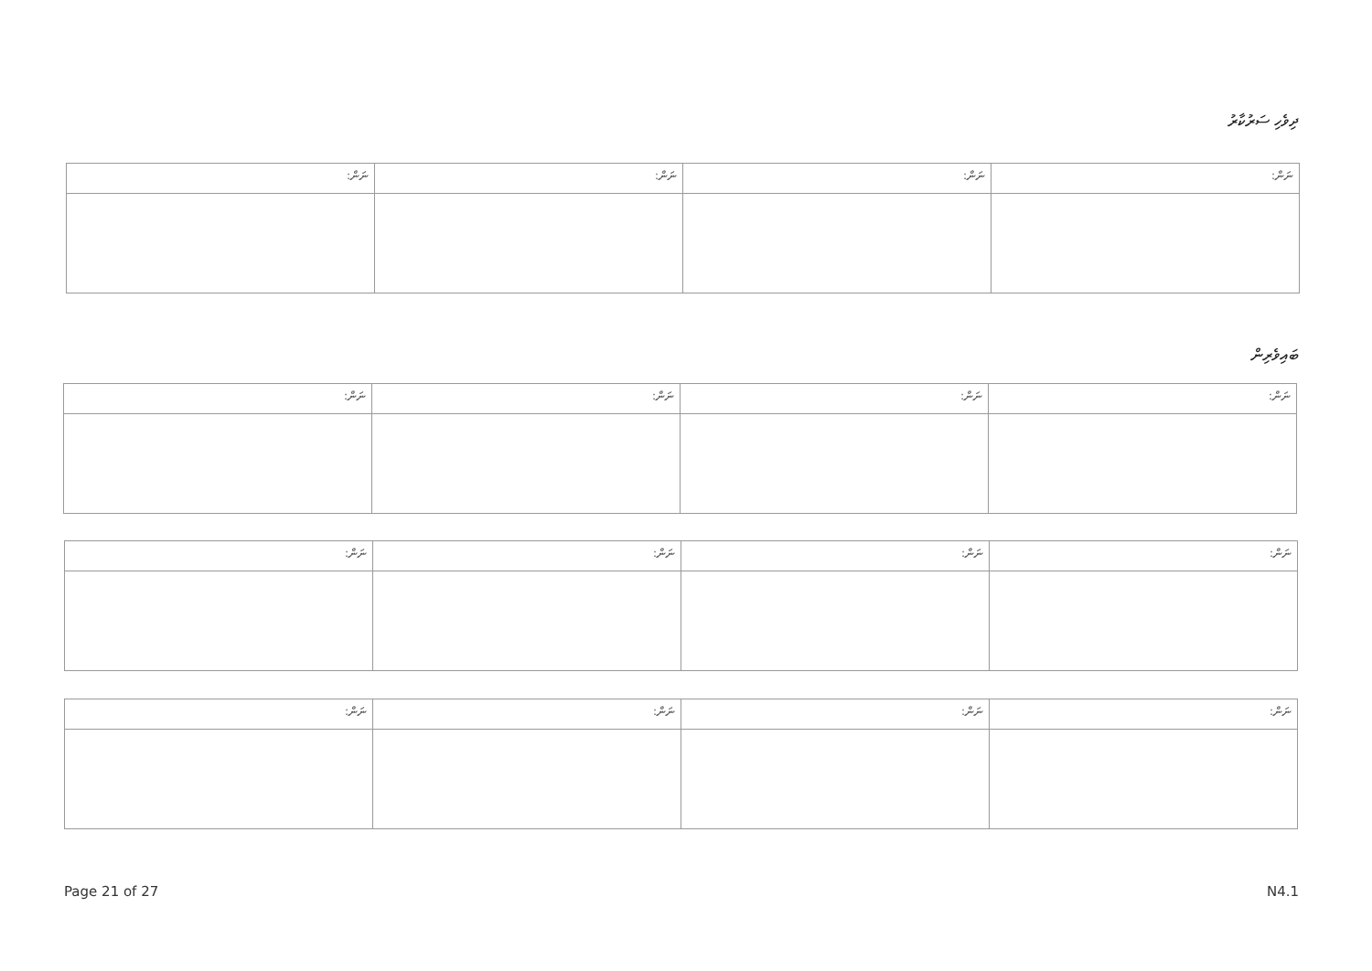ދިވެހި ސަރުކާރު
| ނަން: | ނަން: | ނަން: | ނަން: |
| --- | --- | --- | --- |
ބައިވެރިން
| ނަން: | ނަން: | ނަން: | ނަން: |
| --- | --- | --- | --- |
| ނަން: | ނަން: | ނަން: | ނަން: |
| --- | --- | --- | --- |
| ނަން: | ނަން: | ނަން: | ނަން: |
| --- | --- | --- | --- |
Page 21 of 27 N4.1